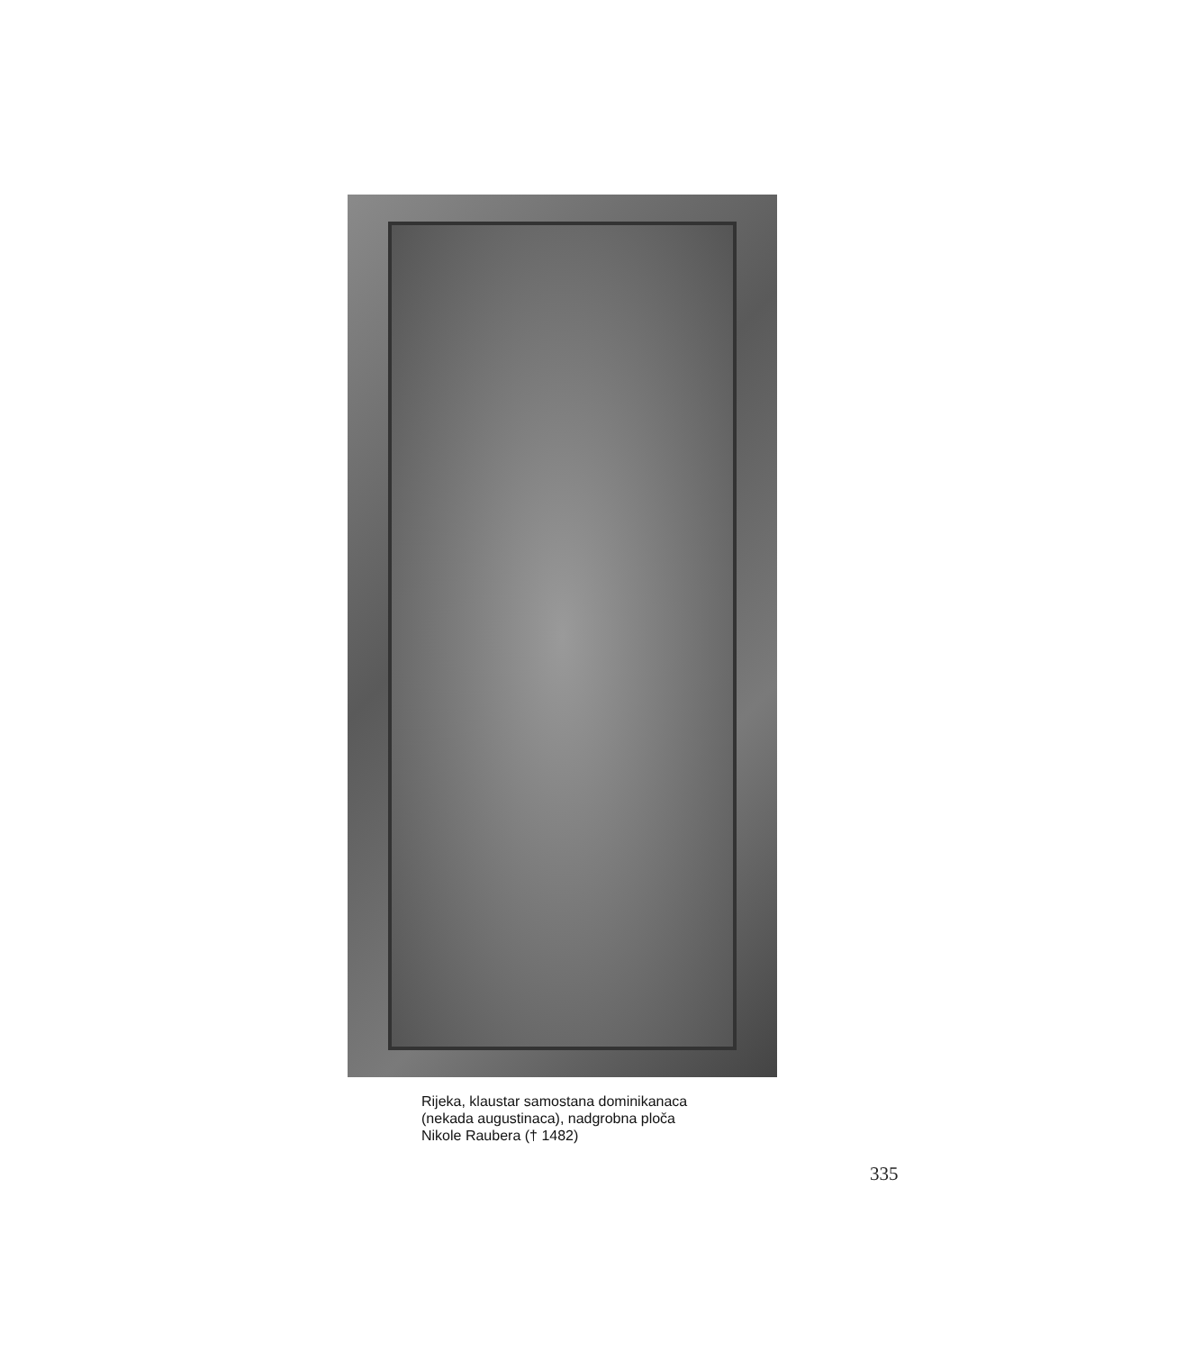Rijeka, klaustar samostana dominikanaca
(nekada augustinaca), nadgrobna ploča
Nikole Raubera († 1482)
335